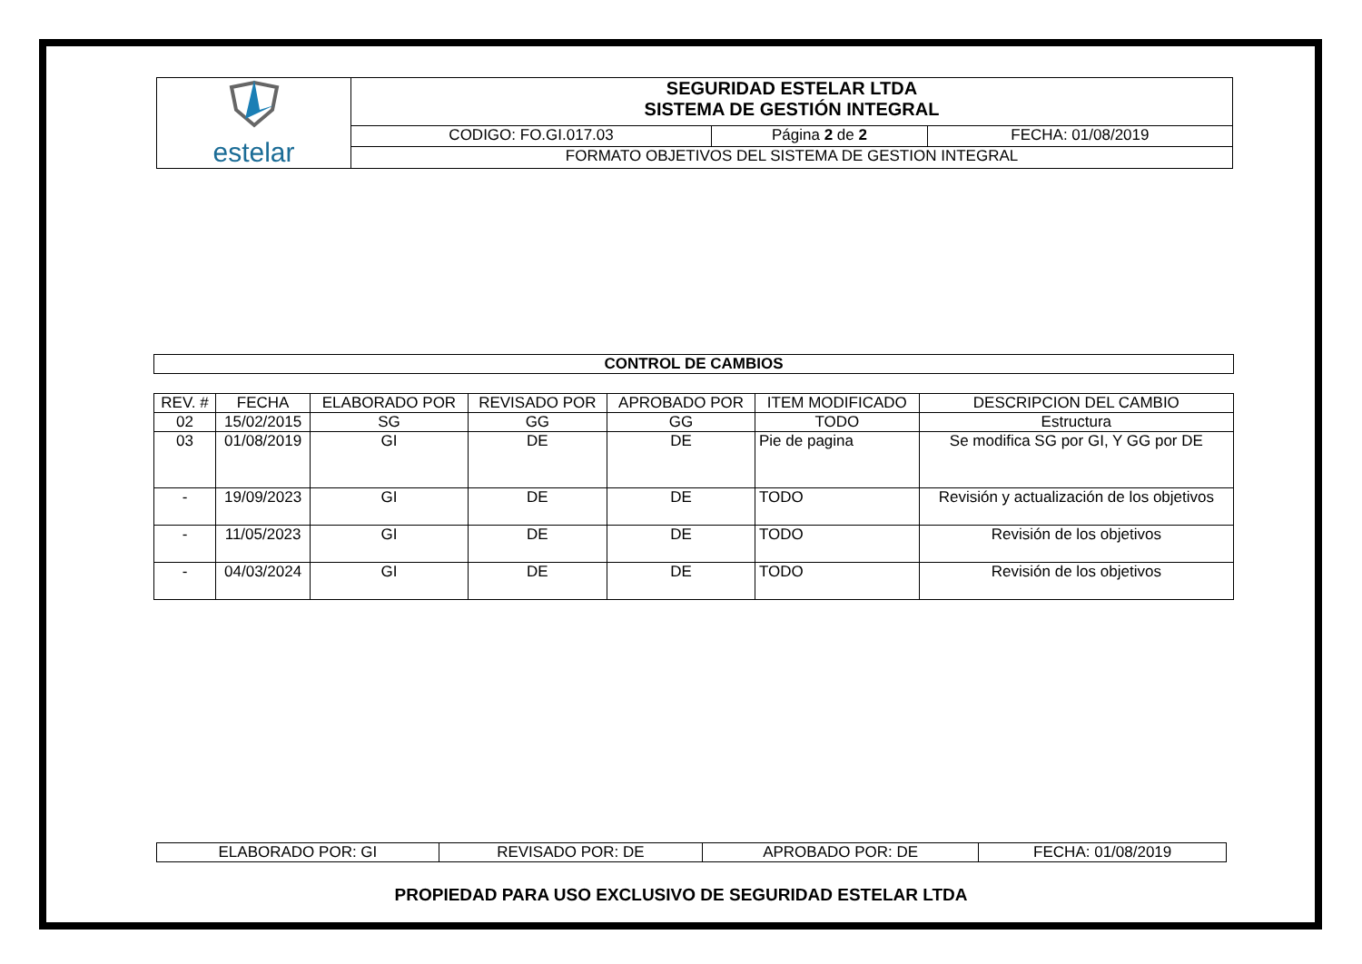| estelar | SEGURIDAD ESTELAR LTDA SISTEMA DE GESTIÓN INTEGRAL | | |
| | CODIGO: FO.GI.017.03 | Página 2 de 2 | FECHA: 01/08/2019 |
| | FORMATO OBJETIVOS DEL SISTEMA DE GESTION INTEGRAL | | |
| CONTROL DE CAMBIOS |
| REV. # | FECHA | ELABORADO POR | REVISADO POR | APROBADO POR | ITEM MODIFICADO | DESCRIPCION DEL CAMBIO |
| --- | --- | --- | --- | --- | --- | --- |
| 02 | 15/02/2015 | SG | GG | GG | TODO | Estructura |
| 03 | 01/08/2019 | GI | DE | DE | Pie de pagina | Se modifica SG por GI, Y GG por DE |
| - | 19/09/2023 | GI | DE | DE | TODO | Revisión y actualización de los objetivos |
| - | 11/05/2023 | GI | DE | DE | TODO | Revisión de los objetivos |
| - | 04/03/2024 | GI | DE | DE | TODO | Revisión de los objetivos |
| ELABORADO POR: GI | REVISADO POR: DE | APROBADO POR: DE | FECHA: 01/08/2019 |
PROPIEDAD PARA USO EXCLUSIVO DE SEGURIDAD ESTELAR LTDA